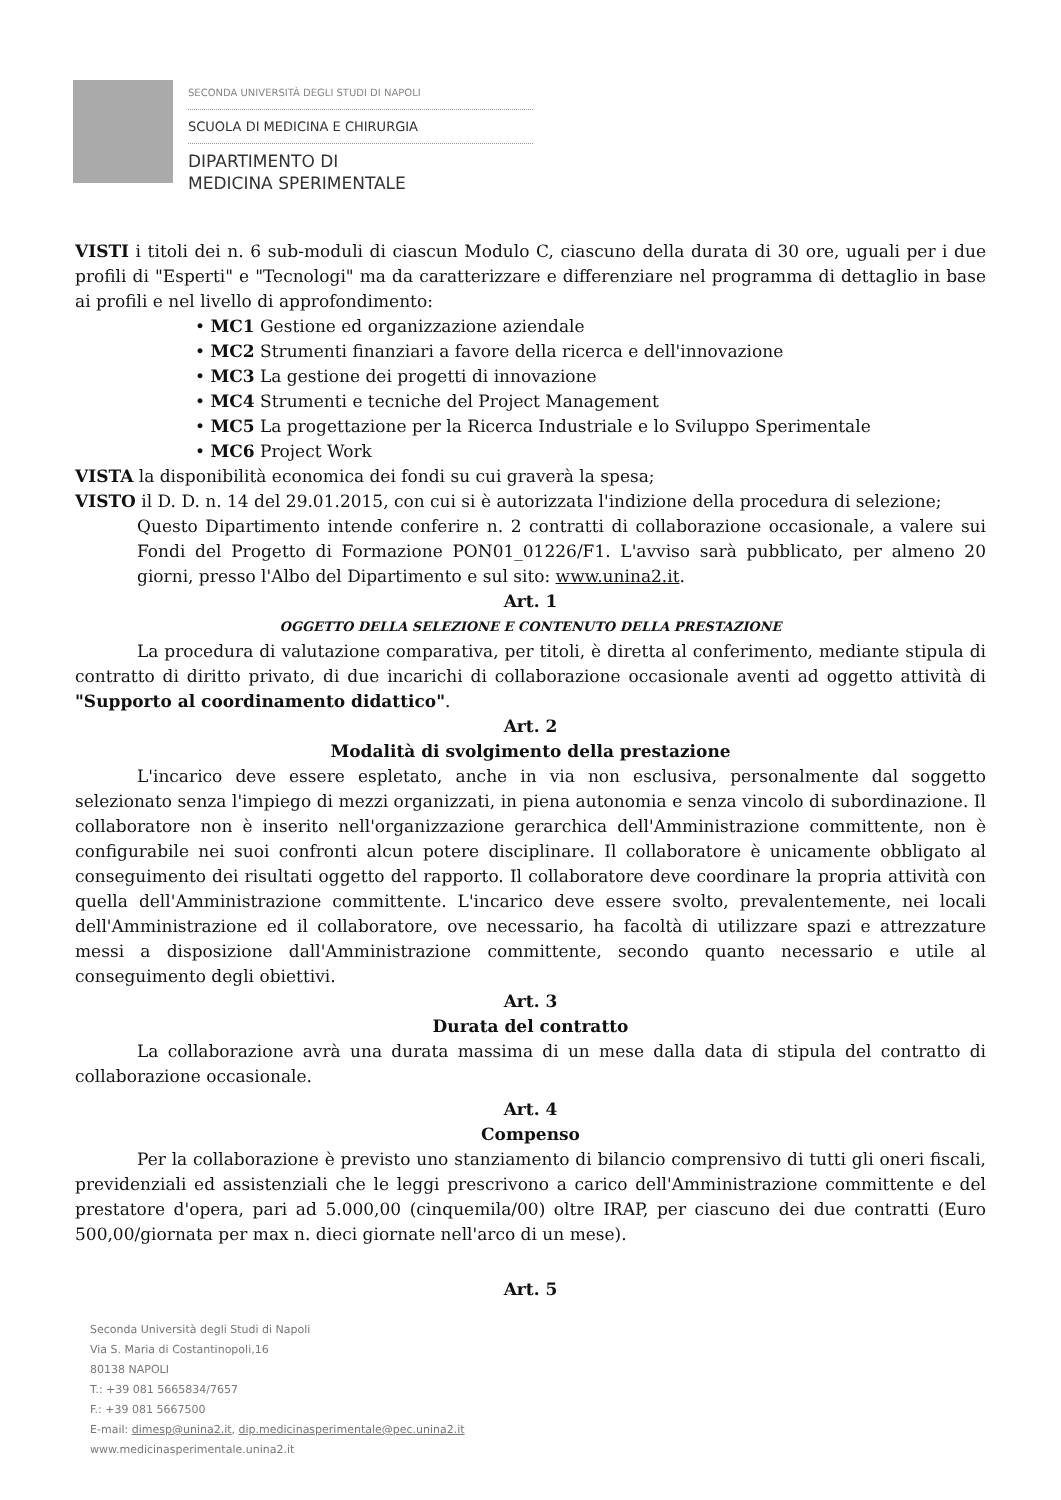SECONDA UNIVERSITÀ DEGLI STUDI DI NAPOLI
SCUOLA DI MEDICINA E CHIRURGIA
DIPARTIMENTO DI
MEDICINA SPERIMENTALE
VISTI i titoli dei n. 6 sub-moduli di ciascun Modulo C, ciascuno della durata di 30 ore, uguali per i due profili di "Esperti" e "Tecnologi" ma da caratterizzare e differenziare nel programma di dettaglio in base ai profili e nel livello di approfondimento:
• MC1 Gestione ed organizzazione aziendale
• MC2 Strumenti finanziari a favore della ricerca e dell'innovazione
• MC3 La gestione dei progetti di innovazione
• MC4 Strumenti e tecniche del Project Management
• MC5 La progettazione per la Ricerca Industriale e lo Sviluppo Sperimentale
• MC6 Project Work
VISTA la disponibilità economica dei fondi su cui graverà la spesa;
VISTO il D. D. n. 14 del 29.01.2015, con cui si è autorizzata l'indizione della procedura di selezione;
Questo Dipartimento intende conferire n. 2 contratti di collaborazione occasionale, a valere sui Fondi del Progetto di Formazione PON01_01226/F1. L'avviso sarà pubblicato, per almeno 20 giorni, presso l'Albo del Dipartimento e sul sito: www.unina2.it.
Art. 1
OGGETTO DELLA SELEZIONE E CONTENUTO DELLA PRESTAZIONE
La procedura di valutazione comparativa, per titoli, è diretta al conferimento, mediante stipula di contratto di diritto privato, di due incarichi di collaborazione occasionale aventi ad oggetto attività di "Supporto al coordinamento didattico".
Art. 2
Modalità di svolgimento della prestazione
L'incarico deve essere espletato, anche in via non esclusiva, personalmente dal soggetto selezionato senza l'impiego di mezzi organizzati, in piena autonomia e senza vincolo di subordinazione. Il collaboratore non è inserito nell'organizzazione gerarchica dell'Amministrazione committente, non è configurabile nei suoi confronti alcun potere disciplinare. Il collaboratore è unicamente obbligato al conseguimento dei risultati oggetto del rapporto. Il collaboratore deve coordinare la propria attività con quella dell'Amministrazione committente. L'incarico deve essere svolto, prevalentemente, nei locali dell'Amministrazione ed il collaboratore, ove necessario, ha facoltà di utilizzare spazi e attrezzature messi a disposizione dall'Amministrazione committente, secondo quanto necessario e utile al conseguimento degli obiettivi.
Art. 3
Durata del contratto
La collaborazione avrà una durata massima di un mese dalla data di stipula del contratto di collaborazione occasionale.
Art. 4
Compenso
Per la collaborazione è previsto uno stanziamento di bilancio comprensivo di tutti gli oneri fiscali, previdenziali ed assistenziali che le leggi prescrivono a carico dell'Amministrazione committente e del prestatore d'opera, pari ad 5.000,00 (cinquemila/00) oltre IRAP, per ciascuno dei due contratti (Euro 500,00/giornata per max n. dieci giornate nell'arco di un mese).
Art. 5
Seconda Università degli Studi di Napoli
Via S. Maria di Costantinopoli,16
80138 NAPOLI
T.: +39 081 5665834/7657
F.: +39 081 5667500
E-mail: dimesp@unina2.it, dip.medicinasperimentale@pec.unina2.it
www.medicinasperimentale.unina2.it